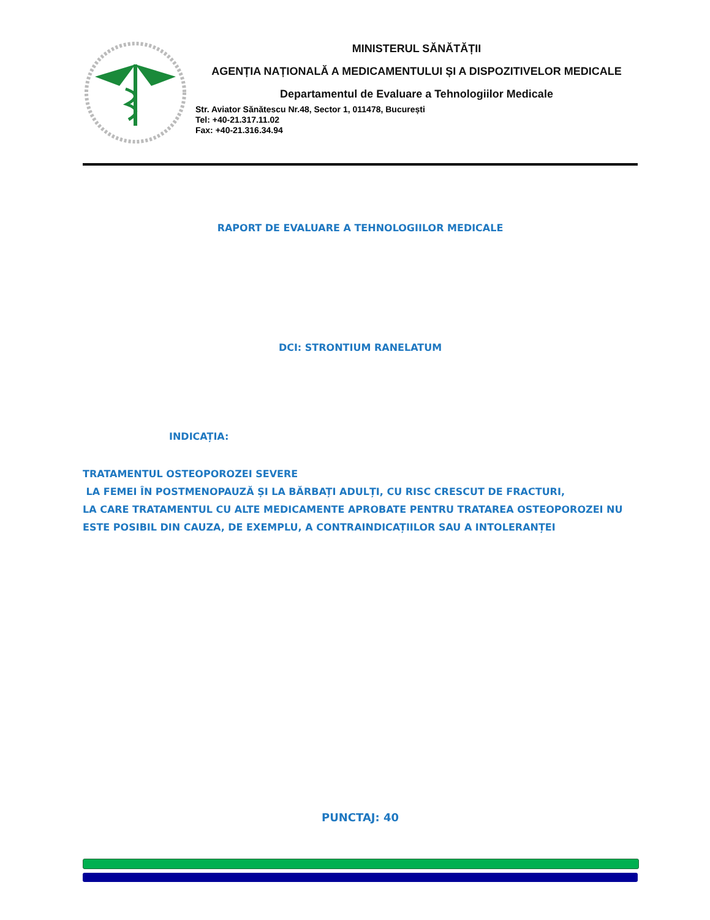MINISTERUL SĂNĂTĂȚII
AGENȚIA NAȚIONALĂ A MEDICAMENTULUI ȘI A DISPOZITIVELOR MEDICALE
Departamentul de Evaluare a Tehnologiilor Medicale
Str. Aviator Sănătescu Nr.48, Sector 1, 011478, București
Tel: +40-21.317.11.02
Fax: +40-21.316.34.94
RAPORT DE EVALUARE A TEHNOLOGIILOR MEDICALE
DCI: STRONTIUM RANELATUM
INDICAȚIA:
TRATAMENTUL OSTEOPOROZEI SEVERE
LA FEMEI ÎN POSTMENOPAUZĂ ȘI LA BĂRBAȚI ADULȚI, CU RISC CRESCUT DE FRACTURI,
LA CARE TRATAMENTUL CU ALTE MEDICAMENTE APROBATE PENTRU TRATAREA OSTEOPOROZEI NU ESTE POSIBIL DIN CAUZA, DE EXEMPLU, A CONTRAINDICAȚIILOR SAU A INTOLERANȚEI
PUNCTAJ: 40